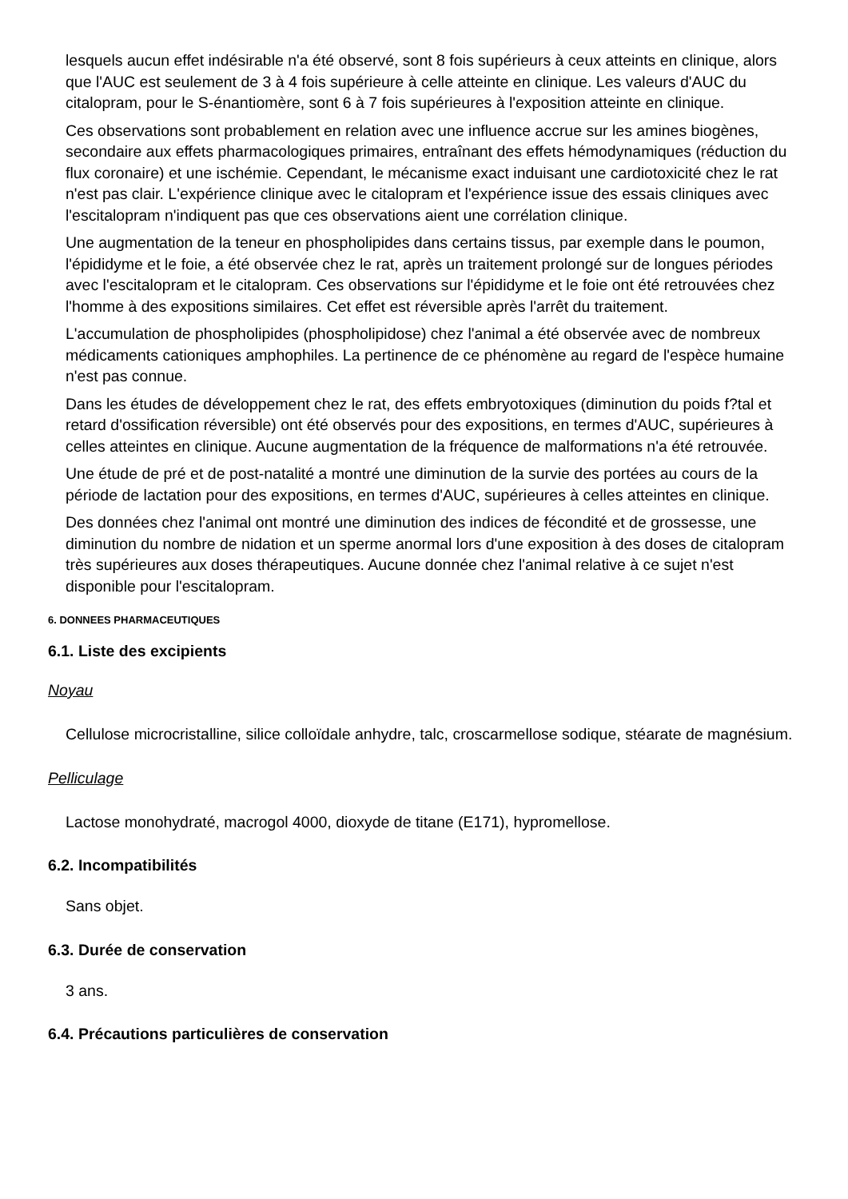lesquels aucun effet indésirable n'a été observé, sont 8 fois supérieurs à ceux atteints en clinique, alors que l'AUC est seulement de 3 à 4 fois supérieure à celle atteinte en clinique. Les valeurs d'AUC du citalopram, pour le S-énantiomère, sont 6 à 7 fois supérieures à l'exposition atteinte en clinique.
Ces observations sont probablement en relation avec une influence accrue sur les amines biogènes, secondaire aux effets pharmacologiques primaires, entraînant des effets hémodynamiques (réduction du flux coronaire) et une ischémie. Cependant, le mécanisme exact induisant une cardiotoxicité chez le rat n'est pas clair. L'expérience clinique avec le citalopram et l'expérience issue des essais cliniques avec l'escitalopram n'indiquent pas que ces observations aient une corrélation clinique.
Une augmentation de la teneur en phospholipides dans certains tissus, par exemple dans le poumon, l'épididyme et le foie, a été observée chez le rat, après un traitement prolongé sur de longues périodes avec l'escitalopram et le citalopram. Ces observations sur l'épididyme et le foie ont été retrouvées chez l'homme à des expositions similaires. Cet effet est réversible après l'arrêt du traitement.
L'accumulation de phospholipides (phospholipidose) chez l'animal a été observée avec de nombreux médicaments cationiques amphophiles. La pertinence de ce phénomène au regard de l'espèce humaine n'est pas connue.
Dans les études de développement chez le rat, des effets embryotoxiques (diminution du poids f?tal et retard d'ossification réversible) ont été observés pour des expositions, en termes d'AUC, supérieures à celles atteintes en clinique. Aucune augmentation de la fréquence de malformations n'a été retrouvée.
Une étude de pré et de post-natalité a montré une diminution de la survie des portées au cours de la période de lactation pour des expositions, en termes d'AUC, supérieures à celles atteintes en clinique.
Des données chez l'animal ont montré une diminution des indices de fécondité et de grossesse, une diminution du nombre de nidation et un sperme anormal lors d'une exposition à des doses de citalopram très supérieures aux doses thérapeutiques. Aucune donnée chez l'animal relative à ce sujet n'est disponible pour l'escitalopram.
6. DONNEES PHARMACEUTIQUES
6.1. Liste des excipients
Noyau
Cellulose microcristalline, silice colloïdale anhydre, talc, croscarmellose sodique, stéarate de magnésium.
Pelliculage
Lactose monohydraté, macrogol 4000, dioxyde de titane (E171), hypromellose.
6.2. Incompatibilités
Sans objet.
6.3. Durée de conservation
3 ans.
6.4. Précautions particulières de conservation